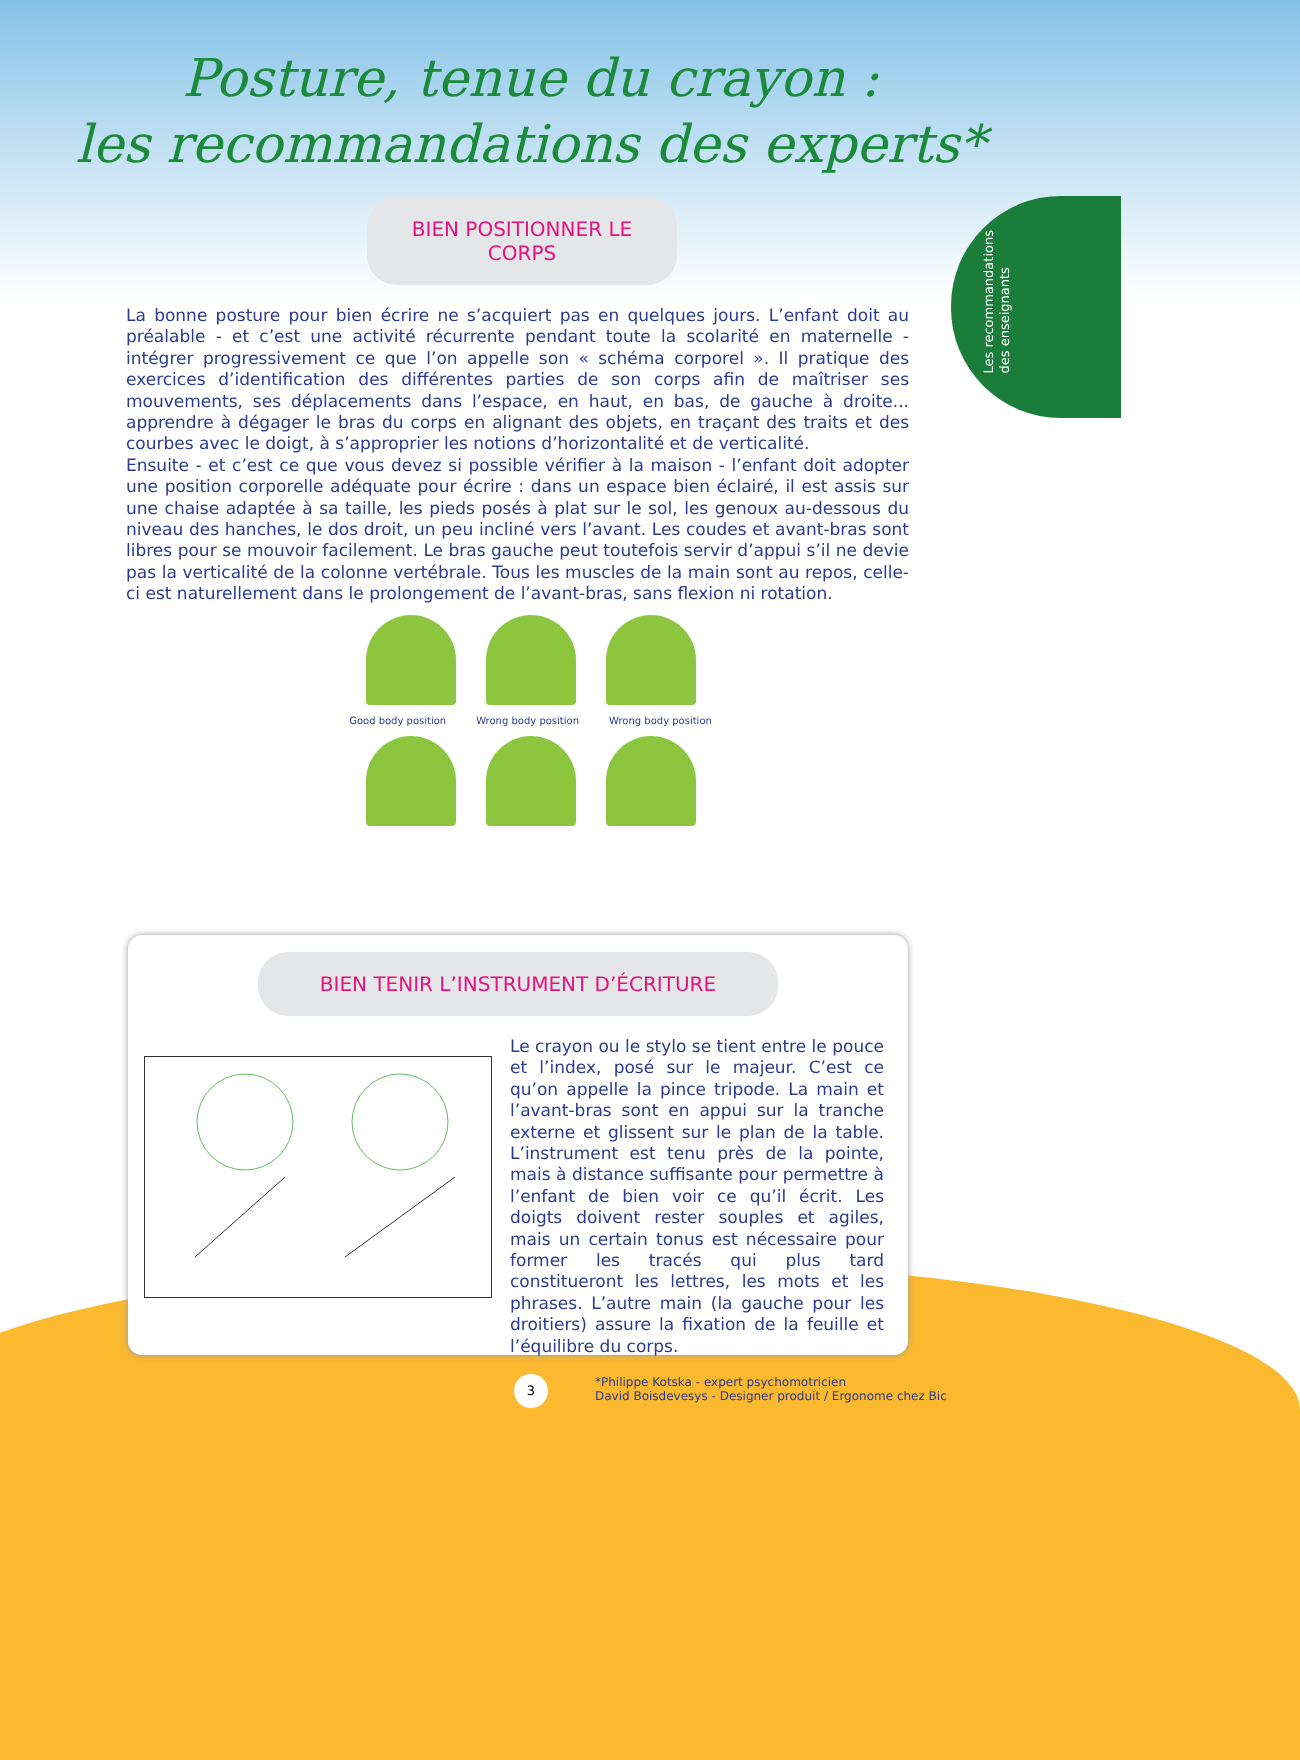Les recommandations
des enseignants
Posture, tenue du crayon :
les recommandations des experts*
BIEN POSITIONNER LE CORPS
La bonne posture pour bien écrire ne s’acquiert pas en quelques jours. L’enfant doit au préalable - et c’est une activité récurrente pendant toute la scolarité en maternelle - intégrer progressivement ce que l’on appelle son « schéma corporel ». Il pratique des exercices d’identification des différentes parties de son corps afin de maîtriser ses mouvements, ses déplacements dans l’espace, en haut, en bas, de gauche à droite... apprendre à dégager le bras du corps en alignant des objets, en traçant des traits et des courbes avec le doigt, à s’approprier les notions d’horizontalité et de verticalité.
Ensuite - et c’est ce que vous devez si possible vérifier à la maison - l’enfant doit adopter une position corporelle adéquate pour écrire : dans un espace bien éclairé, il est assis sur une chaise adaptée à sa taille, les pieds posés à plat sur le sol, les genoux au-dessous du niveau des hanches, le dos droit, un peu incliné vers l’avant. Les coudes et avant-bras sont libres pour se mouvoir facilement. Le bras gauche peut toutefois servir d’appui s’il ne devie pas la verticalité de la colonne vertébrale. Tous les muscles de la main sont au repos, celle-ci est naturellement dans le prolongement de l’avant-bras, sans flexion ni rotation.
Good body position Wrong body position Wrong body position
BIEN TENIR L’INSTRUMENT D’ÉCRITURE
Le crayon ou le stylo se tient entre le pouce et l’index, posé sur le majeur. C’est ce qu’on appelle la pince tripode. La main et l’avant-bras sont en appui sur la tranche externe et glissent sur le plan de la table. L’instrument est tenu près de la pointe, mais à distance suffisante pour permettre à l’enfant de bien voir ce qu’il écrit. Les doigts doivent rester souples et agiles, mais un certain tonus est nécessaire pour former les tracés qui plus tard constitueront les lettres, les mots et les phrases. L’autre main (la gauche pour les droitiers) assure la fixation de la feuille et l’équilibre du corps.
3
*Philippe Kotska - expert psychomotricien
David Boisdevesys - Designer produit / Ergonome chez Bic